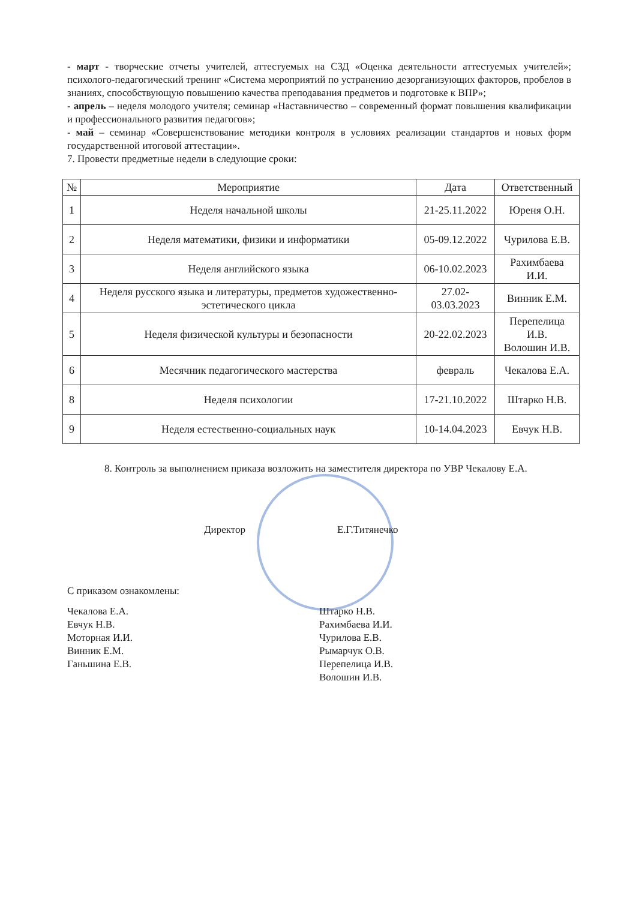- март - творческие отчеты учителей, аттестуемых на СЗД «Оценка деятельности аттестуемых учителей»; психолого-педагогический тренинг «Система мероприятий по устранению дезорганизующих факторов, пробелов в знаниях, способствующую повышению качества преподавания предметов и подготовке к ВПР»;
- апрель – неделя молодого учителя; семинар «Наставничество – современный формат повышения квалификации и профессионального развития педагогов»;
- май – семинар «Совершенствование методики контроля в условиях реализации стандартов и новых форм государственной итоговой аттестации».
7. Провести предметные недели в следующие сроки:
| № | Мероприятие | Дата | Ответственный |
| --- | --- | --- | --- |
| 1 | Неделя начальной школы | 21-25.11.2022 | Юреня О.Н. |
| 2 | Неделя математики, физики и информатики | 05-09.12.2022 | Чурилова Е.В. |
| 3 | Неделя английского языка | 06-10.02.2023 | Рахимбаева И.И. |
| 4 | Неделя русского языка и литературы, предметов художественно-эстетического цикла | 27.02-03.03.2023 | Винник Е.М. |
| 5 | Неделя физической культуры и безопасности | 20-22.02.2023 | Перепелица И.В. Волошин И.В. |
| 6 | Месячник педагогического мастерства | февраль | Чекалова Е.А. |
| 8 | Неделя психологии | 17-21.10.2022 | Штарко Н.В. |
| 9 | Неделя естественно-социальных наук | 10-14.04.2023 | Евчук Н.В. |
8. Контроль за выполнением приказа возложить на заместителя директора по УВР Чекалову Е.А.
Директор Е.Г.Титянечко
С приказом ознакомлены:
Чекалова Е.А.
Евчук Н.В.
Моторная И.И.
Винник Е.М.
Ганьшина Е.В.
Штарко Н.В.
Рахимбаева И.И.
Чурилова Е.В.
Рымарчук О.В.
Перепелица И.В.
Волошин И.В.